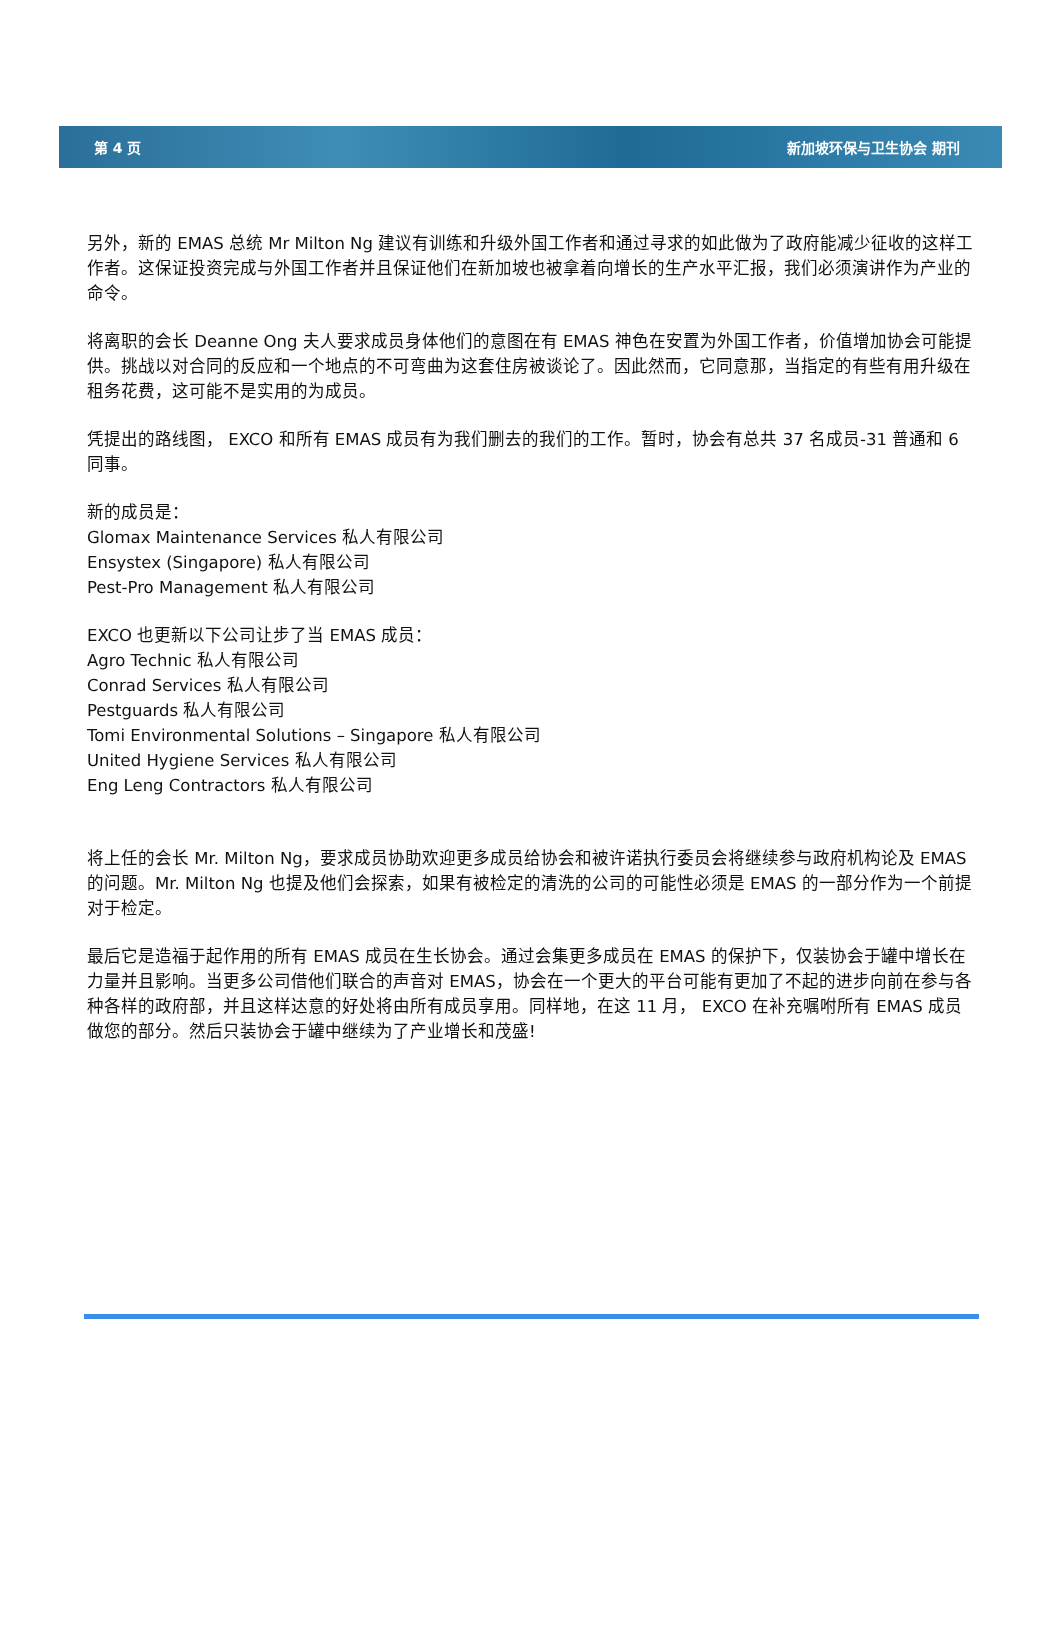第 4 页 新加坡环保与卫生协会 期刊
另外，新的 EMAS 总统 Mr Milton Ng 建议有训练和升级外国工作者和通过寻求的如此做为了政府能减少征收的这样工作者。这保证投资完成与外国工作者并且保证他们在新加坡也被拿着向增长的生产水平汇报，我们必须演讲作为产业的命令。
将离职的会长 Deanne Ong 夫人要求成员身体他们的意图在有 EMAS 神色在安置为外国工作者，价值增加协会可能提供。挑战以对合同的反应和一个地点的不可弯曲为这套住房被谈论了。因此然而，它同意那，当指定的有些有用升级在租务花费，这可能不是实用的为成员。
凭提出的路线图， EXCO 和所有 EMAS 成员有为我们删去的我们的工作。暂时，协会有总共 37 名成员-31 普通和 6 同事。
新的成员是：
Glomax Maintenance Services 私人有限公司
Ensystex (Singapore) 私人有限公司
Pest-Pro Management 私人有限公司
EXCO 也更新以下公司让步了当 EMAS 成员：
Agro Technic 私人有限公司
Conrad Services 私人有限公司
Pestguards 私人有限公司
Tomi Environmental Solutions – Singapore 私人有限公司
United Hygiene Services 私人有限公司
Eng Leng Contractors 私人有限公司
将上任的会长 Mr. Milton Ng，要求成员协助欢迎更多成员给协会和被许诺执行委员会将继续参与政府机构论及 EMAS 的问题。Mr. Milton Ng 也提及他们会探索，如果有被检定的清洗的公司的可能性必须是 EMAS 的一部分作为一个前提对于检定。
最后它是造福于起作用的所有 EMAS 成员在生长协会。通过会集更多成员在 EMAS 的保护下，仅装协会于罐中增长在力量并且影响。当更多公司借他们联合的声音对 EMAS，协会在一个更大的平台可能有更加了不起的进步向前在参与各种各样的政府部，并且这样达意的好处将由所有成员享用。同样地，在这 11 月， EXCO 在补充嘱咐所有 EMAS 成员做您的部分。然后只装协会于罐中继续为了产业增长和茂盛!